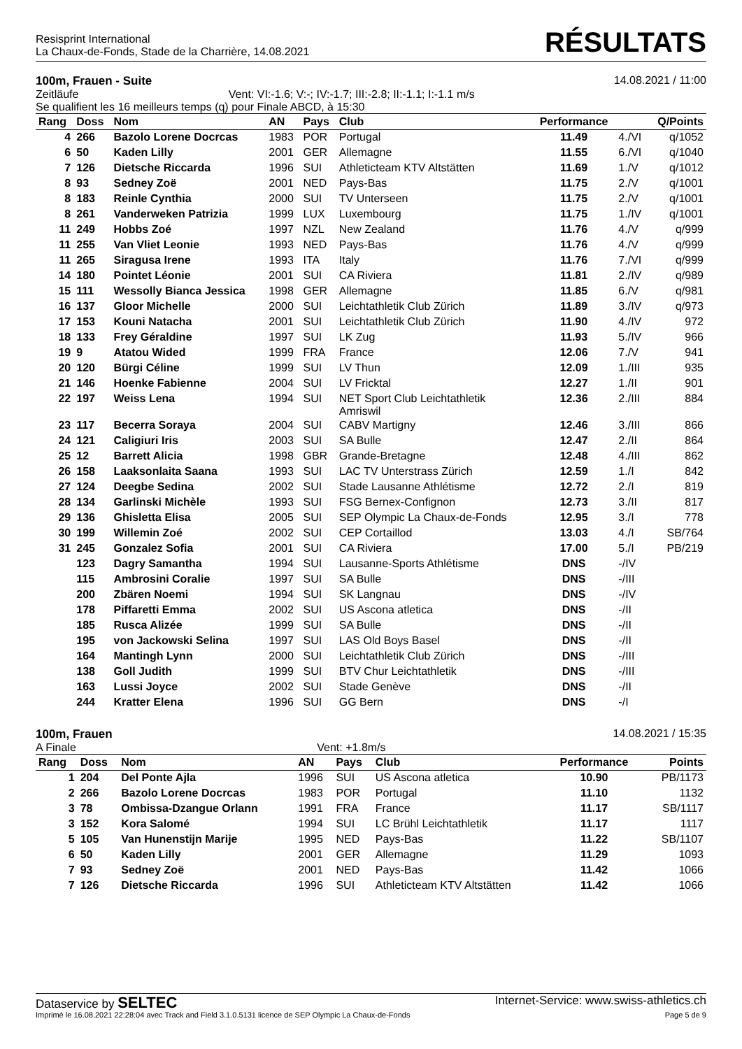Resisprint International
La Chaux-de-Fonds, Stade de la Charrière, 14.08.2021
RÉSULTATS
100m, Frauen - Suite 14.08.2021 / 11:00
Zeitläufe Vent: VI:-1.6; V:-; IV:-1.7; III:-2.8; II:-1.1; I:-1.1 m/s
Se qualifient les 16 meilleurs temps (q) pour Finale ABCD, à 15:30
| Rang | Doss | Nom | AN | Pays | Club | Performance | | Q/Points |
| --- | --- | --- | --- | --- | --- | --- | --- | --- |
| 4 | 266 | Bazolo Lorene Docrcas | 1983 | POR | Portugal | 11.49 | 4./VI | q/1052 |
| 6 | 50 | Kaden Lilly | 2001 | GER | Allemagne | 11.55 | 6./VI | q/1040 |
| 7 | 126 | Dietsche Riccarda | 1996 | SUI | Athleticteam KTV Altstätten | 11.69 | 1./V | q/1012 |
| 8 | 93 | Sedney Zoë | 2001 | NED | Pays-Bas | 11.75 | 2./V | q/1001 |
| 8 | 183 | Reinle Cynthia | 2000 | SUI | TV Unterseen | 11.75 | 2./V | q/1001 |
| 8 | 261 | Vanderweken Patrizia | 1999 | LUX | Luxembourg | 11.75 | 1./IV | q/1001 |
| 11 | 249 | Hobbs Zoé | 1997 | NZL | New Zealand | 11.76 | 4./V | q/999 |
| 11 | 255 | Van Vliet Leonie | 1993 | NED | Pays-Bas | 11.76 | 4./V | q/999 |
| 11 | 265 | Siragusa Irene | 1993 | ITA | Italy | 11.76 | 7./VI | q/999 |
| 14 | 180 | Pointet Léonie | 2001 | SUI | CA Riviera | 11.81 | 2./IV | q/989 |
| 15 | 111 | Wessolly Bianca Jessica | 1998 | GER | Allemagne | 11.85 | 6./V | q/981 |
| 16 | 137 | Gloor Michelle | 2000 | SUI | Leichtathletik Club Zürich | 11.89 | 3./IV | q/973 |
| 17 | 153 | Kouni Natacha | 2001 | SUI | Leichtathletik Club Zürich | 11.90 | 4./IV | 972 |
| 18 | 133 | Frey Géraldine | 1997 | SUI | LK Zug | 11.93 | 5./IV | 966 |
| 19 | 9 | Atatou Wided | 1999 | FRA | France | 12.06 | 7./V | 941 |
| 20 | 120 | Bürgi Céline | 1999 | SUI | LV Thun | 12.09 | 1./III | 935 |
| 21 | 146 | Hoenke Fabienne | 2004 | SUI | LV Fricktal | 12.27 | 1./II | 901 |
| 22 | 197 | Weiss Lena | 1994 | SUI | NET Sport Club Leichtathletik Amriswil | 12.36 | 2./III | 884 |
| 23 | 117 | Becerra Soraya | 2004 | SUI | CABV Martigny | 12.46 | 3./III | 866 |
| 24 | 121 | Caligiuri Iris | 2003 | SUI | SA Bulle | 12.47 | 2./II | 864 |
| 25 | 12 | Barrett Alicia | 1998 | GBR | Grande-Bretagne | 12.48 | 4./III | 862 |
| 26 | 158 | Laaksonlaita Saana | 1993 | SUI | LAC TV Unterstrass Zürich | 12.59 | 1./I | 842 |
| 27 | 124 | Deegbe Sedina | 2002 | SUI | Stade Lausanne Athlétisme | 12.72 | 2./I | 819 |
| 28 | 134 | Garlinski Michèle | 1993 | SUI | FSG Bernex-Confignon | 12.73 | 3./II | 817 |
| 29 | 136 | Ghisletta Elisa | 2005 | SUI | SEP Olympic La Chaux-de-Fonds | 12.95 | 3./I | 778 |
| 30 | 199 | Willemin Zoé | 2002 | SUI | CEP Cortaillod | 13.03 | 4./I | SB/764 |
| 31 | 245 | Gonzalez Sofia | 2001 | SUI | CA Riviera | 17.00 | 5./I | PB/219 |
| | 123 | Dagry Samantha | 1994 | SUI | Lausanne-Sports Athlétisme | DNS | -/IV | |
| | 115 | Ambrosini Coralie | 1997 | SUI | SA Bulle | DNS | -/III | |
| | 200 | Zbären Noemi | 1994 | SUI | SK Langnau | DNS | -/IV | |
| | 178 | Piffaretti Emma | 2002 | SUI | US Ascona atletica | DNS | -/II | |
| | 185 | Rusca Alizée | 1999 | SUI | SA Bulle | DNS | -/II | |
| | 195 | von Jackowski Selina | 1997 | SUI | LAS Old Boys Basel | DNS | -/II | |
| | 164 | Mantingh Lynn | 2000 | SUI | Leichtathletik Club Zürich | DNS | -/III | |
| | 138 | Goll Judith | 1999 | SUI | BTV Chur Leichtathletik | DNS | -/III | |
| | 163 | Lussi Joyce | 2002 | SUI | Stade Genève | DNS | -/II | |
| | 244 | Kratter Elena | 1996 | SUI | GG Bern | DNS | -/I | |
100m, Frauen 14.08.2021 / 15:35
A Finale Vent: +1.8m/s
| Rang | Doss | Nom | AN | Pays | Club | Performance | | Points |
| --- | --- | --- | --- | --- | --- | --- | --- | --- |
| 1 | 204 | Del Ponte Ajla | 1996 | SUI | US Ascona atletica | 10.90 | | PB/1173 |
| 2 | 266 | Bazolo Lorene Docrcas | 1983 | POR | Portugal | 11.10 | | 1132 |
| 3 | 78 | Ombissa-Dzangue Orlann | 1991 | FRA | France | 11.17 | | SB/1117 |
| 3 | 152 | Kora Salomé | 1994 | SUI | LC Brühl Leichtathletik | 11.17 | | 1117 |
| 5 | 105 | Van Hunenstijn Marije | 1995 | NED | Pays-Bas | 11.22 | | SB/1107 |
| 6 | 50 | Kaden Lilly | 2001 | GER | Allemagne | 11.29 | | 1093 |
| 7 | 93 | Sedney Zoë | 2001 | NED | Pays-Bas | 11.42 | | 1066 |
| 7 | 126 | Dietsche Riccarda | 1996 | SUI | Athleticteam KTV Altstätten | 11.42 | | 1066 |
Dataservice by SELTEC Internet-Service: www.swiss-athletics.ch
Imprimé le 16.08.2021 22:28:04 avec Track and Field 3.1.0.5131 licence de SEP Olympic La Chaux-de-Fonds Page 5 de 9